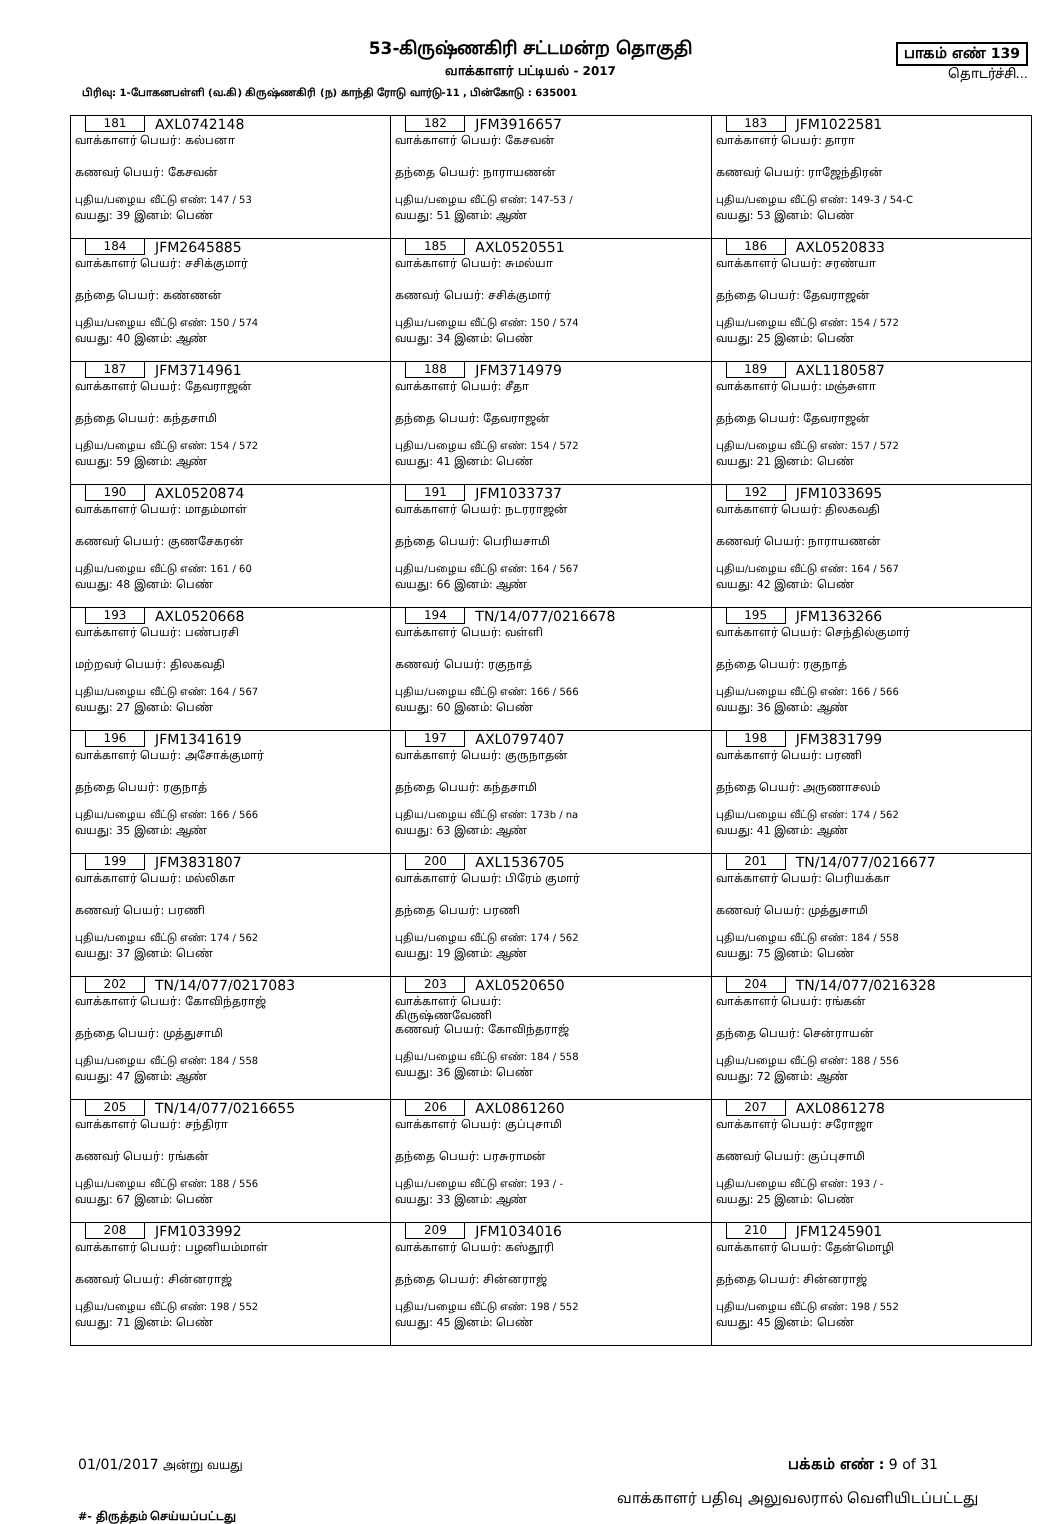53-கிருஷ்ணகிரி சட்டமன்ற தொகுதி
வாக்காளர் பட்டியல் - 2017
பாகம் எண் 139
தொடர்ச்சி...
பிரிவு: 1-போகனபள்ளி (வ.கி) கிருஷ்ணகிரி (ந) காந்தி ரோடு வார்டு-11 , பின்கோடு : 635001
| 181 AXL0742148 வாக்காளர் பெயர்: கல்பனா கணவர் பெயர்: கேசவன் புதிய/பழைய வீட்டு எண்: 147 / 53 வயது: 39 இனம்: பெண் | 182 JFM3916657 வாக்காளர் பெயர்: கேசவன் தந்தை பெயர்: நாராயணன் புதிய/பழைய வீட்டு எண்: 147-53 / வயது: 51 இனம்: ஆண் | 183 JFM1022581 வாக்காளர் பெயர்: தாரா கணவர் பெயர்: ராஜேந்திரன் புதிய/பழைய வீட்டு எண்: 149-3 / 54-C வயது: 53 இனம்: பெண் |
| 184 JFM2645885 வாக்காளர் பெயர்: சசிக்குமார் தந்தை பெயர்: கண்ணன் புதிய/பழைய வீட்டு எண்: 150 / 574 வயது: 40 இனம்: ஆண் | 185 AXL0520551 வாக்காளர் பெயர்: சுமல்யா கணவர் பெயர்: சசிக்குமார் புதிய/பழைய வீட்டு எண்: 150 / 574 வயது: 34 இனம்: பெண் | 186 AXL0520833 வாக்காளர் பெயர்: சரண்யா தந்தை பெயர்: தேவராஜன் புதிய/பழைய வீட்டு எண்: 154 / 572 வயது: 25 இனம்: பெண் |
| 187 JFM3714961 வாக்காளர் பெயர்: தேவராஜன் தந்தை பெயர்: கந்தசாமி புதிய/பழைய வீட்டு எண்: 154 / 572 வயது: 59 இனம்: ஆண் | 188 JFM3714979 வாக்காளர் பெயர்: சீதா தந்தை பெயர்: தேவராஜன் புதிய/பழைய வீட்டு எண்: 154 / 572 வயது: 41 இனம்: பெண் | 189 AXL1180587 வாக்காளர் பெயர்: மஞ்சுளா தந்தை பெயர்: தேவராஜன் புதிய/பழைய வீட்டு எண்: 157 / 572 வயது: 21 இனம்: பெண் |
| 190 AXL0520874 வாக்காளர் பெயர்: மாதம்மாள் கணவர் பெயர்: குணசேகரன் புதிய/பழைய வீட்டு எண்: 161 / 60 வயது: 48 இனம்: பெண் | 191 JFM1033737 வாக்காளர் பெயர்: நடரராஜன் தந்தை பெயர்: பெரியசாமி புதிய/பழைய வீட்டு எண்: 164 / 567 வயது: 66 இனம்: ஆண் | 192 JFM1033695 வாக்காளர் பெயர்: திலகவதி கணவர் பெயர்: நாராயணன் புதிய/பழைய வீட்டு எண்: 164 / 567 வயது: 42 இனம்: பெண் |
| 193 AXL0520668 வாக்காளர் பெயர்: பண்பரசி மற்றவர் பெயர்: திலகவதி புதிய/பழைய வீட்டு எண்: 164 / 567 வயது: 27 இனம்: பெண் | 194 TN/14/077/0216678 வாக்காளர் பெயர்: வள்ளி கணவர் பெயர்: ரகுநாத் புதிய/பழைய வீட்டு எண்: 166 / 566 வயது: 60 இனம்: பெண் | 195 JFM1363266 வாக்காளர் பெயர்: செந்தில்குமார் தந்தை பெயர்: ரகுநாத் புதிய/பழைய வீட்டு எண்: 166 / 566 வயது: 36 இனம்: ஆண் |
| 196 JFM1341619 வாக்காளர் பெயர்: அசோக்குமார் தந்தை பெயர்: ரகுநாத் புதிய/பழைய வீட்டு எண்: 166 / 566 வயது: 35 இனம்: ஆண் | 197 AXL0797407 வாக்காளர் பெயர்: குருநாதன் தந்தை பெயர்: கந்தசாமி புதிய/பழைய வீட்டு எண்: 173b / na வயது: 63 இனம்: ஆண் | 198 JFM3831799 வாக்காளர் பெயர்: பரணி தந்தை பெயர்: அருணாசலம் புதிய/பழைய வீட்டு எண்: 174 / 562 வயது: 41 இனம்: ஆண் |
| 199 JFM3831807 வாக்காளர் பெயர்: மல்லிகா கணவர் பெயர்: பரணி புதிய/பழைய வீட்டு எண்: 174 / 562 வயது: 37 இனம்: பெண் | 200 AXL1536705 வாக்காளர் பெயர்: பிரேம் குமார் தந்தை பெயர்: பரணி புதிய/பழைய வீட்டு எண்: 174 / 562 வயது: 19 இனம்: ஆண் | 201 TN/14/077/0216677 வாக்காளர் பெயர்: பெரியக்கா கணவர் பெயர்: முத்துசாமி புதிய/பழைய வீட்டு எண்: 184 / 558 வயது: 75 இனம்: பெண் |
| 202 TN/14/077/0217083 வாக்காளர் பெயர்: கோவிந்தராஜ் தந்தை பெயர்: முத்துசாமி புதிய/பழைய வீட்டு எண்: 184 / 558 வயது: 47 இனம்: ஆண் | 203 AXL0520650 வாக்காளர் பெயர்: கிருஷ்ணவேணி கணவர் பெயர்: கோவிந்தராஜ் புதிய/பழைய வீட்டு எண்: 184 / 558 வயது: 36 இனம்: பெண் | 204 TN/14/077/0216328 வாக்காளர் பெயர்: ரங்கன் தந்தை பெயர்: சென்ராயன் புதிய/பழைய வீட்டு எண்: 188 / 556 வயது: 72 இனம்: ஆண் |
| 205 TN/14/077/0216655 வாக்காளர் பெயர்: சந்திரா கணவர் பெயர்: ரங்கன் புதிய/பழைய வீட்டு எண்: 188 / 556 வயது: 67 இனம்: பெண் | 206 AXL0861260 வாக்காளர் பெயர்: குப்புசாமி தந்தை பெயர்: பரசுராமன் புதிய/பழைய வீட்டு எண்: 193 / - வயது: 33 இனம்: ஆண் | 207 AXL0861278 வாக்காளர் பெயர்: சரோஜா கணவர் பெயர்: குப்புசாமி புதிய/பழைய வீட்டு எண்: 193 / - வயது: 25 இனம்: பெண் |
| 208 JFM1033992 வாக்காளர் பெயர்: பழனியம்மாள் கணவர் பெயர்: சின்னராஜ் புதிய/பழைய வீட்டு எண்: 198 / 552 வயது: 71 இனம்: பெண் | 209 JFM1034016 வாக்காளர் பெயர்: கஸ்தூரி தந்தை பெயர்: சின்னராஜ் புதிய/பழைய வீட்டு எண்: 198 / 552 வயது: 45 இனம்: பெண் | 210 JFM1245901 வாக்காளர் பெயர்: தேன்மொழி தந்தை பெயர்: சின்னராஜ் புதிய/பழைய வீட்டு எண்: 198 / 552 வயது: 45 இனம்: பெண் |
01/01/2017 அன்று வயது பக்கம் எண் : 9 of 31
#- திருத்தம் செய்யப்பட்டது வாக்காளர் பதிவு அலுவலரால் வெளியிடப்பட்டது